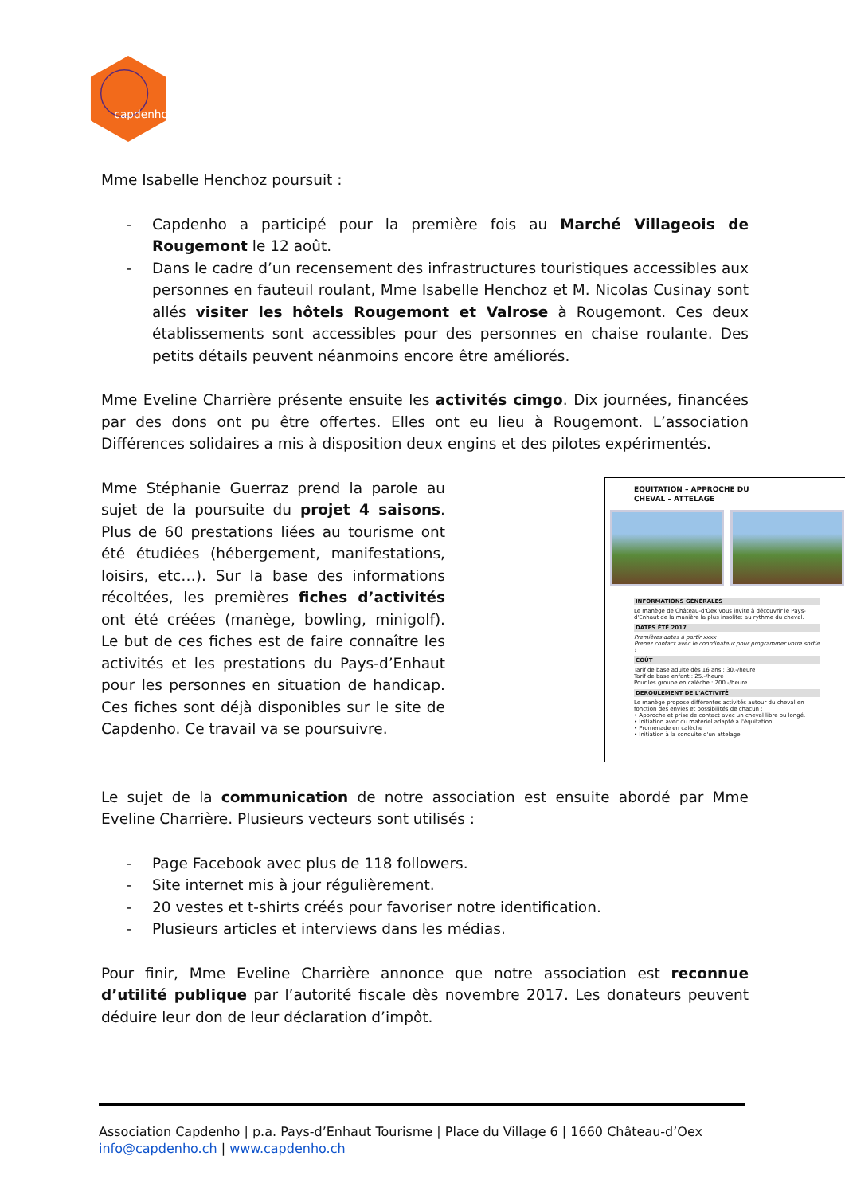capdenho
Mme Isabelle Henchoz poursuit :
- Capdenho a participé pour la première fois au Marché Villageois de Rougemont le 12 août.
- Dans le cadre d’un recensement des infrastructures touristiques accessibles aux personnes en fauteuil roulant, Mme Isabelle Henchoz et M. Nicolas Cusinay sont allés visiter les hôtels Rougemont et Valrose à Rougemont. Ces deux établissements sont accessibles pour des personnes en chaise roulante. Des petits détails peuvent néanmoins encore être améliorés.
Mme Eveline Charrière présente ensuite les activités cimgo. Dix journées, financées par des dons ont pu être offertes. Elles ont eu lieu à Rougemont. L’association Différences solidaires a mis à disposition deux engins et des pilotes expérimentés.
Mme Stéphanie Guerraz prend la parole au sujet de la poursuite du projet 4 saisons. Plus de 60 prestations liées au tourisme ont été étudiées (hébergement, manifestations, loisirs, etc…). Sur la base des informations récoltées, les premières fiches d’activités ont été créées (manège, bowling, minigolf). Le but de ces fiches est de faire connaître les activités et les prestations du Pays-d’Enhaut pour les personnes en situation de handicap. Ces fiches sont déjà disponibles sur le site de Capdenho. Ce travail va se poursuivre.
EQUITATION – APPROCHE DU
CHEVAL – ATTELAGE
INFORMATIONS GÉNÉRALES
Le manège de Château-d'Oex vous invite à découvrir le Pays-d'Enhaut de la manière la plus insolite: au rythme du cheval.
DATES ÉTÉ 2017
Premières dates à partir xxxx
Prenez contact avec le coordinateur pour programmer votre sortie !
COÛT
Tarif de base adulte dès 16 ans : 30.-/heure
Tarif de base enfant : 25.-/heure
Pour les groupe en calèche : 200.-/heure
DEROULEMENT DE L'ACTIVITÉ
Le manège propose différentes activités autour du cheval en fonction des envies et possibilités de chacun :
• Approche et prise de contact avec un cheval libre ou longé.
• Initiation avec du matériel adapté à l'équitation.
• Promenade en calèche
• Initiation à la conduite d'un attelage
Le sujet de la communication de notre association est ensuite abordé par Mme Eveline Charrière. Plusieurs vecteurs sont utilisés :
- Page Facebook avec plus de 118 followers.
- Site internet mis à jour régulièrement.
- 20 vestes et t-shirts créés pour favoriser notre identification.
- Plusieurs articles et interviews dans les médias.
Pour finir, Mme Eveline Charrière annonce que notre association est reconnue d’utilité publique par l’autorité fiscale dès novembre 2017. Les donateurs peuvent déduire leur don de leur déclaration d’impôt.
Association Capdenho | p.a. Pays-d’Enhaut Tourisme | Place du Village 6 | 1660 Château-d’Oex
info@capdenho.ch | www.capdenho.ch